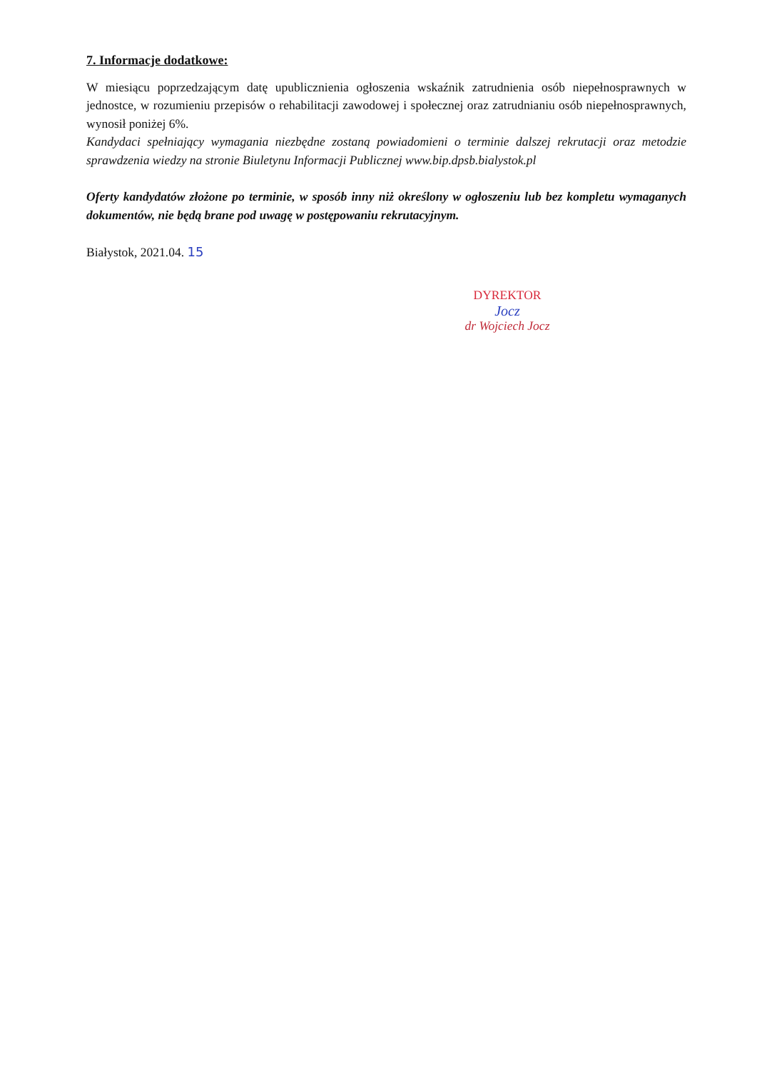7. Informacje dodatkowe:
W miesiącu poprzedzającym datę upublicznienia ogłoszenia wskaźnik zatrudnienia osób niepełnosprawnych w jednostce, w rozumieniu przepisów o rehabilitacji zawodowej i społecznej oraz zatrudnianiu osób niepełnosprawnych, wynosił poniżej 6%.
Kandydaci spełniający wymagania niezbędne zostaną powiadomieni o terminie dalszej rekrutacji oraz metodzie sprawdzenia wiedzy na stronie Biuletynu Informacji Publicznej www.bip.dpsb.bialystok.pl
Oferty kandydatów złożone po terminie, w sposób inny niż określony w ogłoszeniu lub bez kompletu wymaganych dokumentów, nie będą brane pod uwagę w postępowaniu rekrutacyjnym.
Białystok, 2021.04. 15
DYREKTOR
Jocz
dr Wojciech Jocz